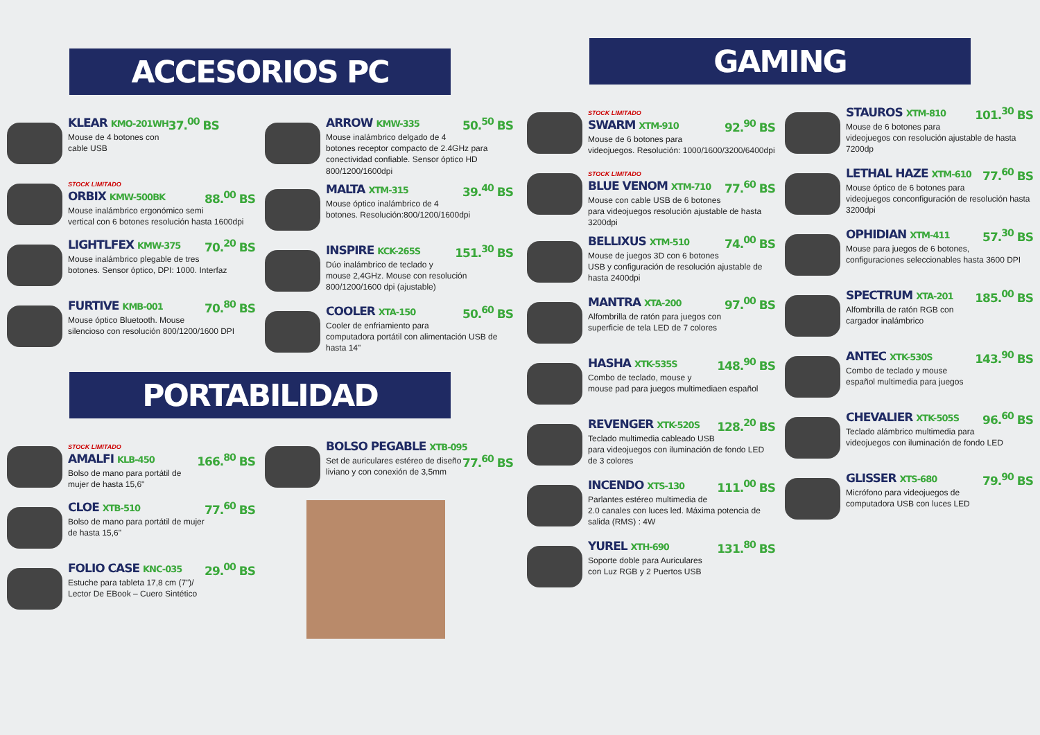ACCESORIOS PC
KLEAR KMO-201WH 37.<sup>00</sup> BS
Mouse de 4 botones con cable USB
STOCK LIMITADO
ORBIX KMW-500BK 88.<sup>00</sup> BS
Mouse inalámbrico ergonómico semi vertical con 6 botones resolución hasta 1600dpi
LIGHTLFEX KMW-375 70.<sup>20</sup> BS
Mouse inalámbrico plegable de tres botones. Sensor óptico, DPI: 1000. Interfaz
FURTIVE KMB-001 70.<sup>80</sup> BS
Mouse óptico Bluetooth. Mouse silencioso con resolución 800/1200/1600 DPI
ARROW KMW-335 50.<sup>50</sup> BS
Mouse inalámbrico delgado de 4 botones receptor compacto de 2.4GHz para conectividad confiable. Sensor óptico HD 800/1200/1600dpi
MALTA XTM-315 39.<sup>40</sup> BS
Mouse óptico inalámbrico de 4 botones. Resolución:800/1200/1600dpi
INSPIRE KCK-265S 151.<sup>30</sup> BS
Dúo inalámbrico de teclado y mouse 2,4GHz. Mouse con resolución 800/1200/1600 dpi (ajustable)
COOLER XTA-150 50.<sup>60</sup> BS
Cooler de enfriamiento para computadora portátil con alimentación USB de hasta 14"
PORTABILIDAD
STOCK LIMITADO
AMALFI KLB-450 166.<sup>80</sup> BS
Bolso de mano para portátil de mujer de hasta 15,6"
CLOE XTB-510 77.<sup>60</sup> BS
Bolso de mano para portátil de mujer de hasta 15,6"
FOLIO CASE KNC-035 29.<sup>00</sup> BS
Estuche para tableta 17,8 cm (7")/ Lector De EBook – Cuero Sintético
BOLSO PEGABLE XTB-095 77.<sup>60</sup> BS
Set de auriculares estéreo de diseño liviano y con conexión de 3,5mm
GAMING
STOCK LIMITADO
SWARM XTM-910 92.<sup>90</sup> BS
Mouse de 6 botones para videojuegos. Resolución: 1000/1600/3200/6400dpi
STOCK LIMITADO
BLUE VENOM XTM-710 77.<sup>60</sup> BS
Mouse con cable USB de 6 botones para videojuegos resolución ajustable de hasta 3200dpi
BELLIXUS XTM-510 74.<sup>00</sup> BS
Mouse de juegos 3D con 6 botones USB y configuración de resolución ajustable de hasta 2400dpi
MANTRA XTA-200 97.<sup>00</sup> BS
Alfombrilla de ratón para juegos con superficie de tela LED de 7 colores
HASHA XTK-535S 148.<sup>90</sup> BS
Combo de teclado, mouse y mouse pad para juegos multimediaen español
REVENGER XTK-520S 128.<sup>20</sup> BS
Teclado multimedia cableado USB para videojuegos con iluminación de fondo LED de 3 colores
INCENDO XTS-130 111.<sup>00</sup> BS
Parlantes estéreo multimedia de 2.0 canales con luces led. Máxima potencia de salida (RMS) : 4W
YUREL XTH-690 131.<sup>80</sup> BS
Soporte doble para Auriculares con Luz RGB y 2 Puertos USB
STAUROS XTM-810 101.<sup>30</sup> BS
Mouse de 6 botones para videojuegos con resolución ajustable de hasta 7200dp
LETHAL HAZE XTM-610 77.<sup>60</sup> BS
Mouse óptico de 6 botones para videojuegos conconfiguración de resolución hasta 3200dpi
OPHIDIAN XTM-411 57.<sup>30</sup> BS
Mouse para juegos de 6 botones, configuraciones seleccionables hasta 3600 DPI
SPECTRUM XTA-201 185.<sup>00</sup> BS
Alfombrilla de ratón RGB con cargador inalámbrico
ANTEC XTK-530S 143.<sup>90</sup> BS
Combo de teclado y mouse español multimedia para juegos
CHEVALIER XTK-505S 96.<sup>60</sup> BS
Teclado alámbrico multimedia para videojuegos con iluminación de fondo LED
GLISSER XTS-680 79.<sup>90</sup> BS
Micrófono para videojuegos de computadora USB con luces LED